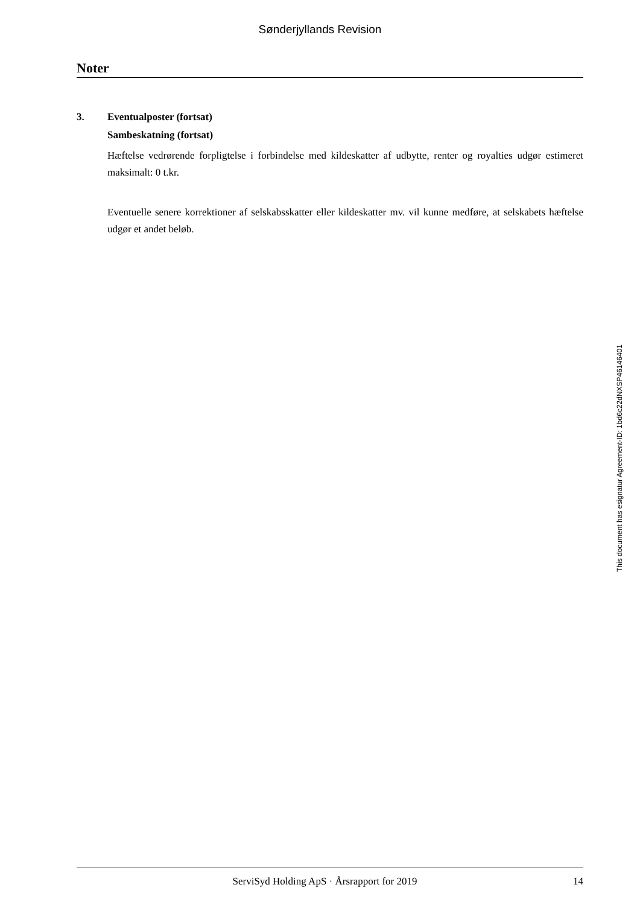Sønderjyllands Revision
Noter
3. Eventualposter (fortsat)
Sambeskatning (fortsat)
Hæftelse vedrørende forpligtelse i forbindelse med kildeskatter af udbytte, renter og royalties udgør estimeret maksimalt: 0 t.kr.
Eventuelle senere korrektioner af selskabsskatter eller kildeskatter mv. vil kunne medføre, at selskabets hæftelse udgør et andet beløb.
This document has esignatur Agreement-ID: 1bd6c22dNXSP46146401
ServiSyd Holding ApS · Årsrapport for 2019 14